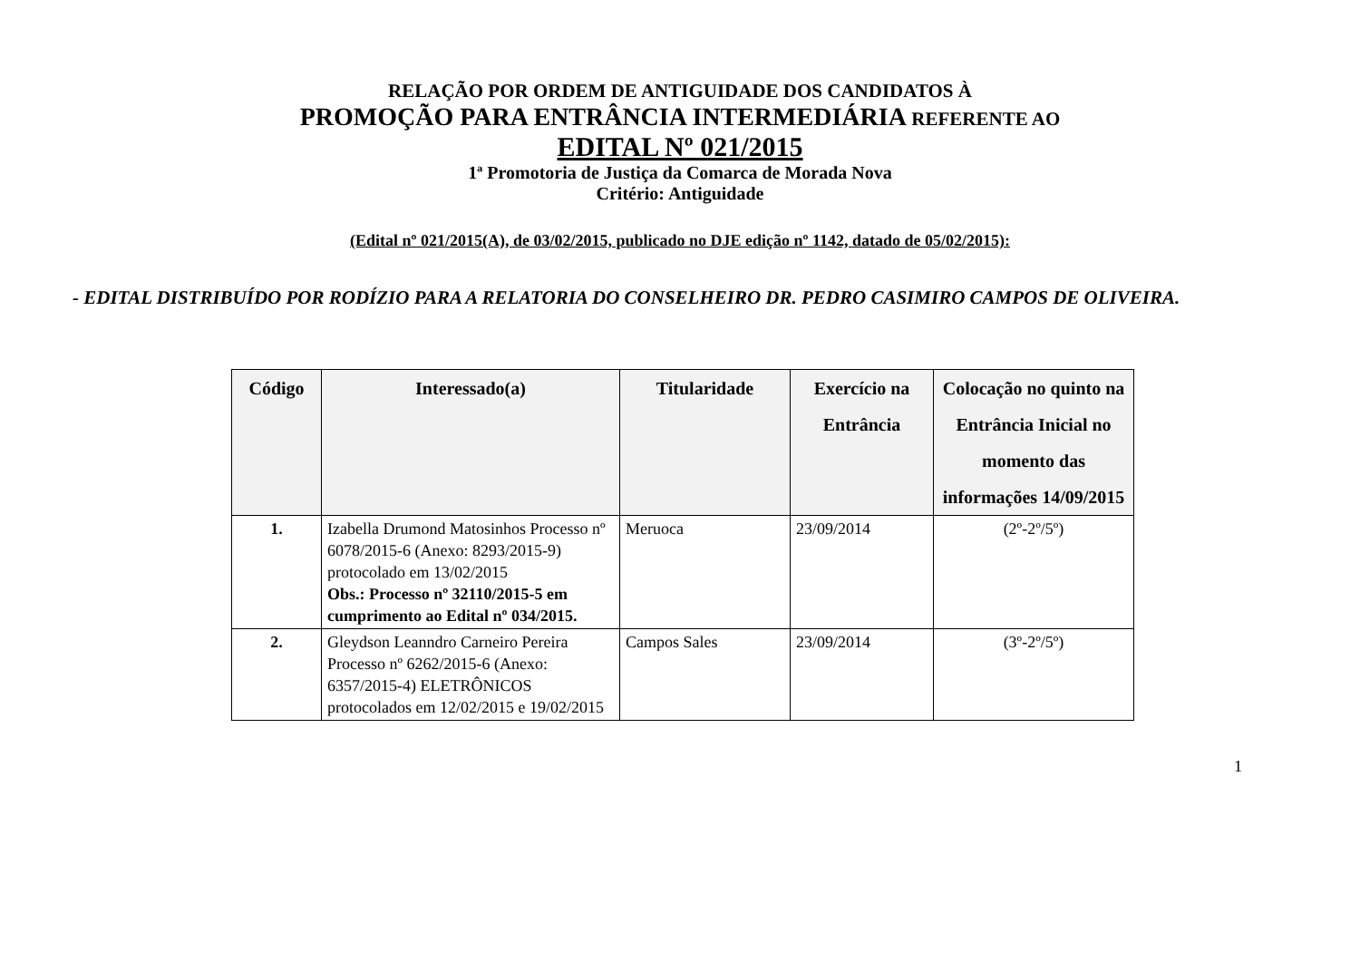RELAÇÃO POR ORDEM DE ANTIGUIDADE DOS CANDIDATOS À
PROMOÇÃO PARA ENTRÂNCIA INTERMEDIÁRIA REFERENTE AO
EDITAL Nº 021/2015
1ª Promotoria de Justiça da Comarca de Morada Nova
Critério: Antiguidade
(Edital nº 021/2015(A), de 03/02/2015, publicado no DJE edição nº 1142, datado de 05/02/2015):
- EDITAL DISTRIBUÍDO POR RODÍZIO PARA A RELATORIA DO CONSELHEIRO DR. PEDRO CASIMIRO CAMPOS DE OLIVEIRA.
| Código | Interessado(a) | Titularidade | Exercício na Entrância | Colocação no quinto na Entrância Inicial no momento das informações 14/09/2015 |
| --- | --- | --- | --- | --- |
| 1. | Izabella Drumond Matosinhos Processo nº 6078/2015-6 (Anexo: 8293/2015-9) protocolado em 13/02/2015 Obs.: Processo nº 32110/2015-5 em cumprimento ao Edital nº 034/2015. | Meruoca | 23/09/2014 | (2º-2º/5º) |
| 2. | Gleydson Leanndro Carneiro Pereira Processo nº 6262/2015-6 (Anexo: 6357/2015-4) ELETRÔNICOS protocolados em 12/02/2015 e 19/02/2015 | Campos Sales | 23/09/2014 | (3º-2º/5º) |
1